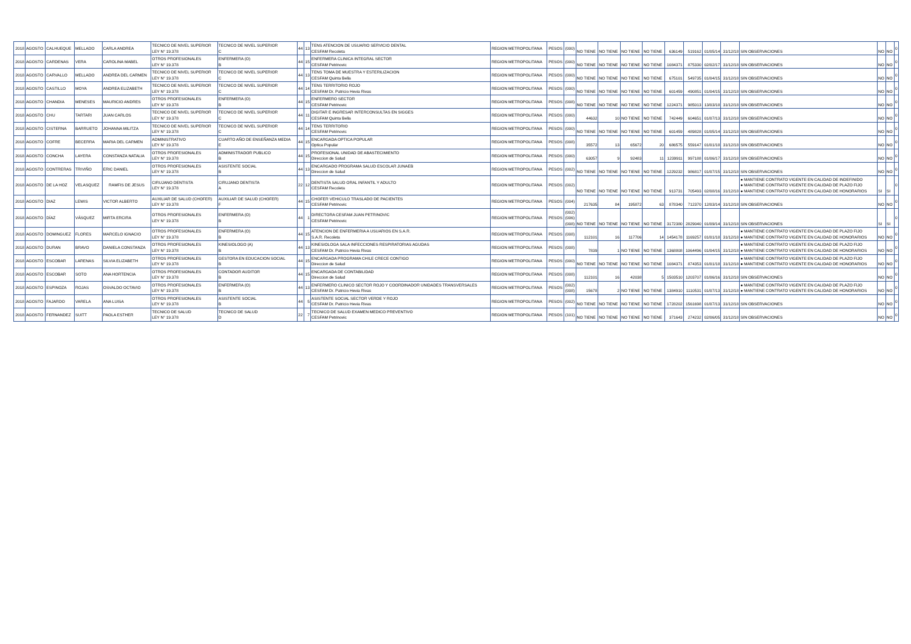| 2018 | AGOSTO | CALHUEQUE | MELLADO | CARLA ANDREA | TECNICO DE NIVEL SUPERIOR LEY N° 19.378 | TECNICO DE NIVEL SUPERIOR C | 44 | 13 | TENS ATENCION DE USUARIO SERVICIO DENTAL CESFAM Recoleta | REGION METROPOLITANA | PESOS | (000) | NO TIENE | NO TIENE | NO TIENE | NO TIENE | 636149 | 519162 | 01/05/14 | 31/12/18 | SIN OBSERVACIONES | NO | NO | 0 |
| 2018 | AGOSTO | CARDENAS | VERA | CAROLINA MABEL | OTROS PROFESIONALES LEY N° 19.378 | ENFERMERA (O) B | 44 | 15 | ENFERMERA CLINICA INTEGRAL SECTOR CESFAM Petrinovic | REGION METROPOLITANA | PESOS | (000) | NO TIENE | NO TIENE | NO TIENE | NO TIENE | 1084371 | 875330 | 02/02/17 | 31/12/18 | SIN OBSERVACIONES | NO | NO | 0 |
| 2018 | AGOSTO | CARVALLO | MELLADO | ANDREA DEL CARMEN | TECNICO DE NIVEL SUPERIOR LEY N° 19.378 | TECNICO DE NIVEL SUPERIOR C | 44 | 13 | TENS TOMA DE MUESTRA Y ESTERILIZACION CESFAM Quinta Bella | REGION METROPOLITANA | PESOS | (000) | NO TIENE | NO TIENE | NO TIENE | NO TIENE | 675101 | 549735 | 01/04/15 | 31/12/18 | SIN OBSERVACIONES | NO | NO | 0 |
| 2018 | AGOSTO | CASTILLO | MOYA | ANDREA ELIZABETH | TECNICO DE NIVEL SUPERIOR LEY N° 19.378 | TECNICO DE NIVEL SUPERIOR C | 44 | 14 | TENS TERRITORIO ROJO CESFAM Dr. Patricio Hevia Rivas | REGION METROPOLITANA | PESOS | (000) | NO TIENE | NO TIENE | NO TIENE | NO TIENE | 601459 | 490851 | 01/04/15 | 31/12/18 | SIN OBSERVACIONES | NO | NO | 0 |
| 2018 | AGOSTO | CHANDIA | MENESES | MAURICIO ANDRES | OTROS PROFESIONALES LEY N° 19.378 | ENFERMERA (O) B | 44 | 15 | ENFERMERO SECTOR CESFAM Petrinovic | REGION METROPOLITANA | PESOS | (008) | NO TIENE | NO TIENE | NO TIENE | NO TIENE | 1224371 | 985013 | 13/03/18 | 31/12/18 | SIN OBSERVACIONES | NO | NO | 0 |
| 2018 | AGOSTO | CHU | TARTARI | JUAN CARLOS | TECNICO DE NIVEL SUPERIOR LEY N° 19.378 | TECNICO DE NIVEL SUPERIOR C | 44 | 11 | DIGITAR E INGRESAR INTERCONSULTAS EN SIGGES CESFAM Quinta Bella | REGION METROPOLITANA | PESOS | (000) | 44632 | 10 | NO TIENE | NO TIENE | 742449 | 604651 | 01/07/13 | 31/12/18 | SIN OBSERVACIONES | NO | NO | 0 |
| 2018 | AGOSTO | CISTERNA | BARRUETO | JOHANNA MILITZA | TECNICO DE NIVEL SUPERIOR LEY N° 19.378 | TECNICO DE NIVEL SUPERIOR C | 44 | 14 | TENS TERRITORIO CESFAM Petrinovic | REGION METROPOLITANA | PESOS | (000) | NO TIENE | NO TIENE | NO TIENE | NO TIENE | 601459 | 489828 | 01/05/14 | 31/12/18 | SIN OBSERVACIONES | NO | NO | 0 |
| 2018 | AGOSTO | COFRE | BECERRA | MARIA DEL CARMEN | ADMINISTRATIVO LEY N° 19.378 | CUARTO AÑO DE ENSEÑANZA MEDIA E | 44 | 15 | ENCARGADA OPTICA POPULAR Optica Popular | REGION METROPOLITANA | PESOS | (008) | 35572 | 13 | 65672 | 20 | 686575 | 559147 | 01/01/18 | 31/12/18 | SIN OBSERVACIONES | NO | NO | 0 |
| 2018 | AGOSTO | CONCHA | LAYERA | CONSTANZA NATALIA | OTROS PROFESIONALES LEY N° 19.378 | ADMINISTRADOR PUBLICO B | 44 | 15 | PROFESIONAL UNIDAD DE ABASTECIMIENTO Direccion de Salud | REGION METROPOLITANA | PESOS | (000) | 63057 | 9 | 92483 | 11 | 1239911 | 997188 | 01/06/17 | 31/12/18 | SIN OBSERVACIONES | NO | NO | 0 |
| 2018 | AGOSTO | CONTRERAS | TRIVIÑO | ERIC DANIEL | OTROS PROFESIONALES LEY N° 19.378 | ASISTENTE SOCIAL B | 44 | 13 | ENCARGADO PROGRAMA SALUD ESCOLAR JUNAEB Direccion de Salud | REGION METROPOLITANA | PESOS | (002) | NO TIENE | NO TIENE | NO TIENE | NO TIENE | 1229232 | 986817 | 01/07/15 | 31/12/18 | SIN OBSERVACIONES | NO | NO | 0 |
| 2018 | AGOSTO | DE LA HOZ | VELASQUEZ | RAMFIS DE JESUS | CIRUJANO DENTISTA LEY N° 19.378 | CIRUJANO DENTISTA A | 22 | 12 | DENTISTA SALUD ORAL INFANTIL Y ADULTO CESFAM Recoleta | REGION METROPOLITANA | PESOS | (002) | NO TIENE | NO TIENE | NO TIENE | NO TIENE | 913731 | 705493 | 02/08/16 | 31/12/18 | ● MANTIENE CONTRATO VIGENTE EN CALIDAD DE INDEFINIDO ● MANTIENE CONTRATO VIGENTE EN CALIDAD DE PLAZO FIJO ● MANTIENE CONTRATO VIGENTE EN CALIDAD DE HONORARIOS | SI | SI | 0 |
| 2018 | AGOSTO | DIAZ | LEWIS | VICTOR ALBERTO | AUXILIAR DE SALUD (CHOFER) LEY N° 19.378 | AUXILIAR DE SALUD (CHOFER) F | 44 | 15 | CHOFER VEHICULO TRASLADO DE PACIENTES CESFAM Petrinovic | REGION METROPOLITANA | PESOS | (004) | 217635 | 84 | 195872 | 63 | 878340 | 712370 | 12/03/14 | 31/12/18 | SIN OBSERVACIONES | NO | NO | 0 |
| 2018 | AGOSTO | DÍAZ | VÁSQUEZ | MIRTA ERCIRA | OTROS PROFESIONALES LEY N° 19.378 | ENFERMERA (O) B | 44 | 1 | DIRECTORA CESFAM JUAN PETRINOVIC CESFAM Petrinovic | REGION METROPOLITANA | PESOS | (002) (006) (008) | NO TIENE | NO TIENE | NO TIENE | NO TIENE | 3172380 | 2829040 | 01/09/14 | 31/12/18 | SIN OBSERVACIONES | SI | SI | 0 |
| 2018 | AGOSTO | DOMINGUEZ | FLORES | MARCELO IGNACIO | OTROS PROFESIONALES LEY N° 19.378 | ENFERMERA (O) B | 44 | 15 | ATENCION DE ENFERMERIA A USUARIOS EN S.A.R. S.A.R. Recoleta | REGION METROPOLITANA | PESOS | (008) | 112101 | 16 | 117706 | 14 | 1454178 | 1169257 | 01/01/18 | 31/12/18 | ● MANTIENE CONTRATO VIGENTE EN CALIDAD DE PLAZO FIJO ● MANTIENE CONTRATO VIGENTE EN CALIDAD DE HONORARIOS | NO | NO | 0 |
| 2018 | AGOSTO | DURAN | BRAVO | DANIELA CONSTANZA | OTROS PROFESIONALES LEY N° 19.378 | KINESIOLOGO (A) B | 44 | 13 | KINESIOLOGA SALA INFECCIONES RESPIRATORIAS AGUDAS CESFAM Dr. Patricio Hevia Rivas | REGION METROPOLITANA | PESOS | (008) | 7839 | 1 | NO TIENE | NO TIENE | 1368808 | 1064496 | 01/04/15 | 31/12/18 | ● MANTIENE CONTRATO VIGENTE EN CALIDAD DE PLAZO FIJO ● MANTIENE CONTRATO VIGENTE EN CALIDAD DE HONORARIOS | NO | NO | 0 |
| 2018 | AGOSTO | ESCOBAR | LARENAS | SILVIA ELIZABETH | OTROS PROFESIONALES LEY N° 19.378 | GESTORA EN EDUCACION SOCIAL B | 44 | 15 | ENCARGADA PROGRAMA CHILE CRECE CONTIGO Direccion de Salud | REGION METROPOLITANA | PESOS | (000) | NO TIENE | NO TIENE | NO TIENE | NO TIENE | 1084371 | 874353 | 01/01/18 | 31/12/18 | ● MANTIENE CONTRATO VIGENTE EN CALIDAD DE PLAZO FIJO ● MANTIENE CONTRATO VIGENTE EN CALIDAD DE HONORARIOS | NO | NO | 0 |
| 2018 | AGOSTO | ESCOBAR | SOTO | ANA HORTENCIA | OTROS PROFESIONALES LEY N° 19.378 | CONTADOR AUDITOR B | 44 | 15 | ENCARGADA DE CONTABILIDAD Direccion de Salud | REGION METROPOLITANA | PESOS | (008) | 112101 | 16 | 42038 | 5 | 1503510 | 1203707 | 01/06/16 | 31/12/18 | SIN OBSERVACIONES | NO | NO | 0 |
| 2018 | AGOSTO | ESPINOZA | ROJAS | OSVALDO OCTAVIO | OTROS PROFESIONALES LEY N° 19.378 | ENFERMERA (O) B | 44 | 13 | ENFERMERO CLINICO SECTOR ROJO Y COORDINADOR UNIDADES TRANSVERSALES CESFAM Dr. Patricio Hevia Rivas | REGION METROPOLITANA | PESOS | (002) (008) | 15678 | 2 | NO TIENE | NO TIENE | 1384910 | 1110531 | 01/07/13 | 31/12/18 | ● MANTIENE CONTRATO VIGENTE EN CALIDAD DE PLAZO FIJO ● MANTIENE CONTRATO VIGENTE EN CALIDAD DE HONORARIOS | NO | NO | 0 |
| 2018 | AGOSTO | FAJARDO | VARELA | ANA LUISA | OTROS PROFESIONALES LEY N° 19.378 | ASISTENTE SOCIAL B | 44 | 5 | ASISTENTE SOCIAL SECTOR VERDE Y ROJO CESFAM Dr. Patricio Hevia Rivas | REGION METROPOLITANA | PESOS | (002) | NO TIENE | NO TIENE | NO TIENE | NO TIENE | 1728202 | 1561698 | 01/07/13 | 31/12/18 | SIN OBSERVACIONES | NO | NO | 0 |
| 2018 | AGOSTO | FERNANDEZ | SUITT | PAOLA ESTHER | TECNICO DE SALUD LEY N° 19.378 | TECNICO DE SALUD D | 22 | 7 | TECNICO DE SALUD EXAMEN MEDICO PREVENTIVO CESFAM Petrinovic | REGION METROPOLITANA | PESOS | (101) | NO TIENE | NO TIENE | NO TIENE | NO TIENE | 371643 | 274232 | 02/06/05 | 31/12/18 | SIN OBSERVACIONES | NO | NO | 0 |